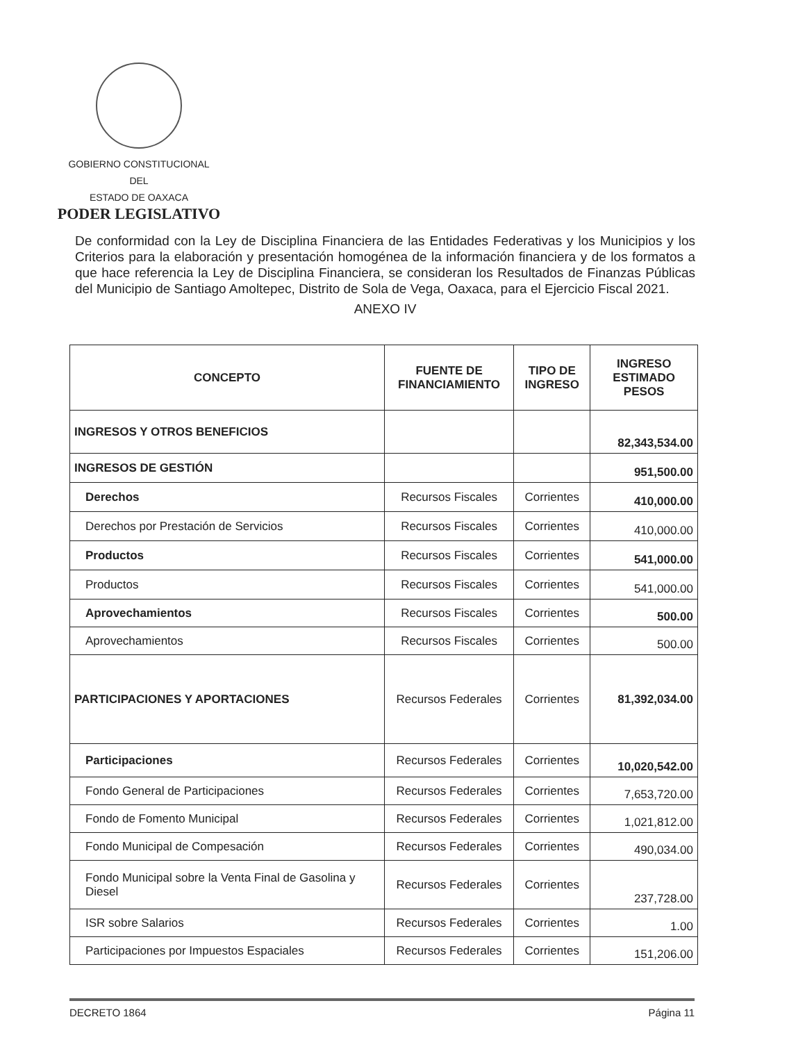GOBIERNO CONSTITUCIONAL
DEL
ESTADO DE OAXACA
PODER LEGISLATIVO
De conformidad con la Ley de Disciplina Financiera de las Entidades Federativas y los Municipios y los Criterios para la elaboración y presentación homogénea de la información financiera y de los formatos a que hace referencia la Ley de Disciplina Financiera, se consideran los Resultados de Finanzas Públicas del Municipio de Santiago Amoltepec, Distrito de Sola de Vega, Oaxaca, para el Ejercicio Fiscal 2021.
ANEXO IV
| CONCEPTO | FUENTE DE FINANCIAMIENTO | TIPO DE INGRESO | INGRESO ESTIMADO PESOS |
| --- | --- | --- | --- |
| INGRESOS Y OTROS BENEFICIOS | | | 82,343,534.00 |
| INGRESOS DE GESTIÓN | | | 951,500.00 |
| Derechos | Recursos Fiscales | Corrientes | 410,000.00 |
| Derechos por Prestación de Servicios | Recursos Fiscales | Corrientes | 410,000.00 |
| Productos | Recursos Fiscales | Corrientes | 541,000.00 |
| Productos | Recursos Fiscales | Corrientes | 541,000.00 |
| Aprovechamientos | Recursos Fiscales | Corrientes | 500.00 |
| Aprovechamientos | Recursos Fiscales | Corrientes | 500.00 |
| PARTICIPACIONES Y APORTACIONES | Recursos Federales | Corrientes | 81,392,034.00 |
| Participaciones | Recursos Federales | Corrientes | 10,020,542.00 |
| Fondo General de Participaciones | Recursos Federales | Corrientes | 7,653,720.00 |
| Fondo de Fomento Municipal | Recursos Federales | Corrientes | 1,021,812.00 |
| Fondo Municipal de Compesación | Recursos Federales | Corrientes | 490,034.00 |
| Fondo Municipal sobre la Venta Final de Gasolina y Diesel | Recursos Federales | Corrientes | 237,728.00 |
| ISR sobre Salarios | Recursos Federales | Corrientes | 1.00 |
| Participaciones por Impuestos Espaciales | Recursos Federales | Corrientes | 151,206.00 |
DECRETO 1864 Página 11